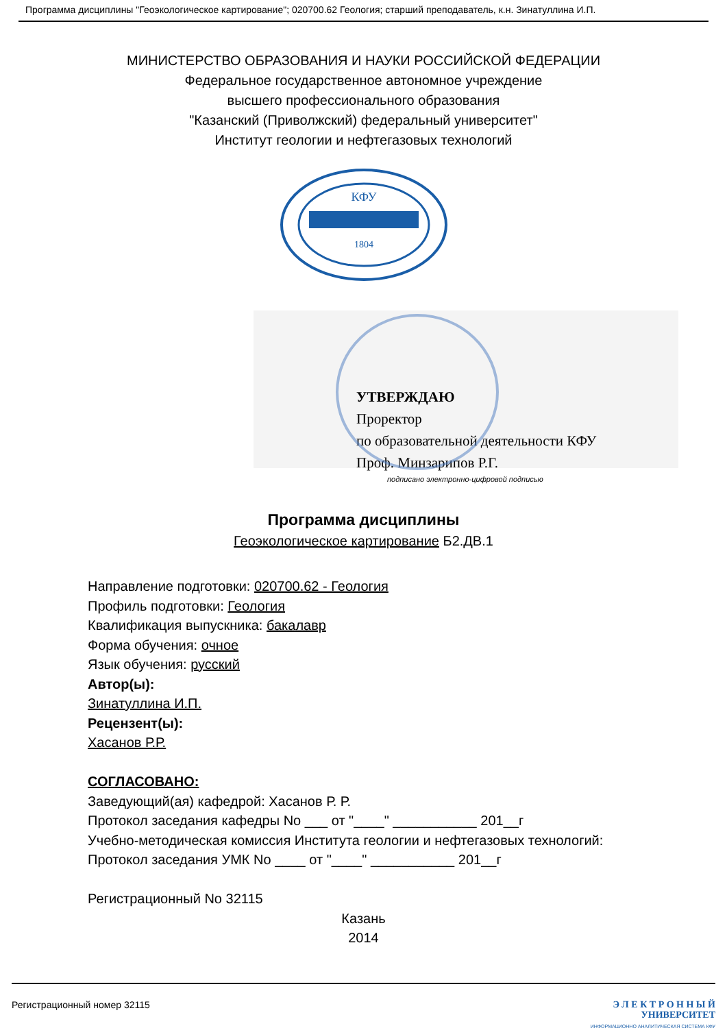Программа дисциплины "Геоэкологическое картирование"; 020700.62 Геология; старший преподаватель, к.н. Зинатуллина И.П.
МИНИСТЕРСТВО ОБРАЗОВАНИЯ И НАУКИ РОССИЙСКОЙ ФЕДЕРАЦИИ
Федеральное государственное автономное учреждение
высшего профессионального образования
"Казанский (Приволжский) федеральный университет"
Институт геологии и нефтегазовых технологий
КФУ
1804
УТВЕРЖДАЮ
Проректор
по образовательной деятельности КФУ
Проф. Минзарипов Р.Г.
подписано электронно-цифровой подписью
Программа дисциплины
Геоэкологическое картирование Б2.ДВ.1
Направление подготовки: 020700.62 - Геология
Профиль подготовки: Геология
Квалификация выпускника: бакалавр
Форма обучения: очное
Язык обучения: русский
Автор(ы):
Зинатуллина И.П.
Рецензент(ы):
Хасанов Р.Р.
СОГЛАСОВАНО:
Заведующий(ая) кафедрой: Хасанов Р. Р.
Протокол заседания кафедры No ___ от "____" ___________ 201__г
Учебно-методическая комиссия Института геологии и нефтегазовых технологий:
Протокол заседания УМК No ____ от "____" ___________ 201__г
Регистрационный No 32115
Казань
2014
Регистрационный номер 32115
Э Л Е К Т Р О Н Н Ы Й
УНИВЕРСИТЕТ
ИНФОРМАЦИОННО АНАЛИТИЧЕСКАЯ СИСТЕМА КФУ